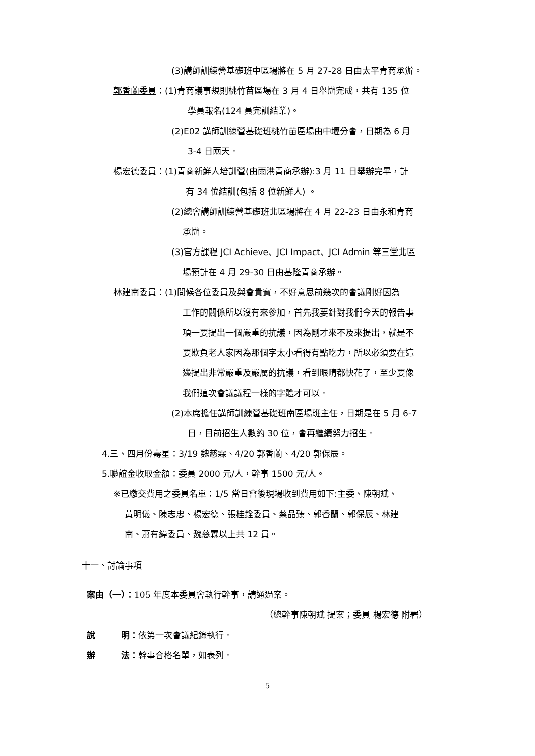(3)講師訓練營基礎班中區場將在 5 月 27-28 日由太平青商承辦。
郭香蘭委員：(1)青商議事規則桃竹苗區場在 3 月 4 日舉辦完成，共有 135 位
學員報名(124 員完訓結業)。
(2)E02 講師訓練營基礎班桃竹苗區場由中壢分會，日期為 6 月
3-4 日兩天。
楊宏德委員：(1)青商新鮮人培訓營(由雨港青商承辦):3 月 11 日舉辦完畢，計
有 34 位結訓(包括 8 位新鮮人) 。
(2)總會講師訓練營基礎班北區場將在 4 月 22-23 日由永和青商
承辦。
(3)官方課程 JCI Achieve、JCI Impact、JCI Admin 等三堂北區
場預計在 4 月 29-30 日由基隆青商承辦。
林建南委員：(1)問候各位委員及與會貴賓，不好意思前幾次的會議剛好因為
工作的關係所以沒有來參加，首先我要針對我們今天的報告事
項一要提出一個嚴重的抗議，因為剛才來不及來提出，就是不
要欺負老人家因為那個字太小看得有點吃力，所以必須要在這
邊提出非常嚴重及嚴厲的抗議，看到眼睛都快花了，至少要像
我們這次會議議程一樣的字體才可以。
(2)本席擔任講師訓練營基礎班南區場班主任，日期是在 5 月 6-7
日，目前招生人數約 30 位，會再繼續努力招生。
4.三、四月份壽星：3/19 魏慈霖、4/20 郭香蘭、4/20 郭保辰。
5.聯誼金收取金額：委員 2000 元/人，幹事 1500 元/人。
※已繳交費用之委員名單：1/5 當日會後現場收到費用如下:主委、陳朝斌、
黃明儀、陳志忠、楊宏德、張桂銓委員、蔡品臻、郭香蘭、郭保辰、林建
南、蕭有緯委員、魏慈霖以上共 12 員。
十一、討論事項
案由（一）：105 年度本委員會執行幹事，請通過案。
（總幹事陳朝斌 提案；委員 楊宏德 附署）
說　　　明：依第一次會議紀錄執行。
辦　　　法：幹事合格名單，如表列。
5